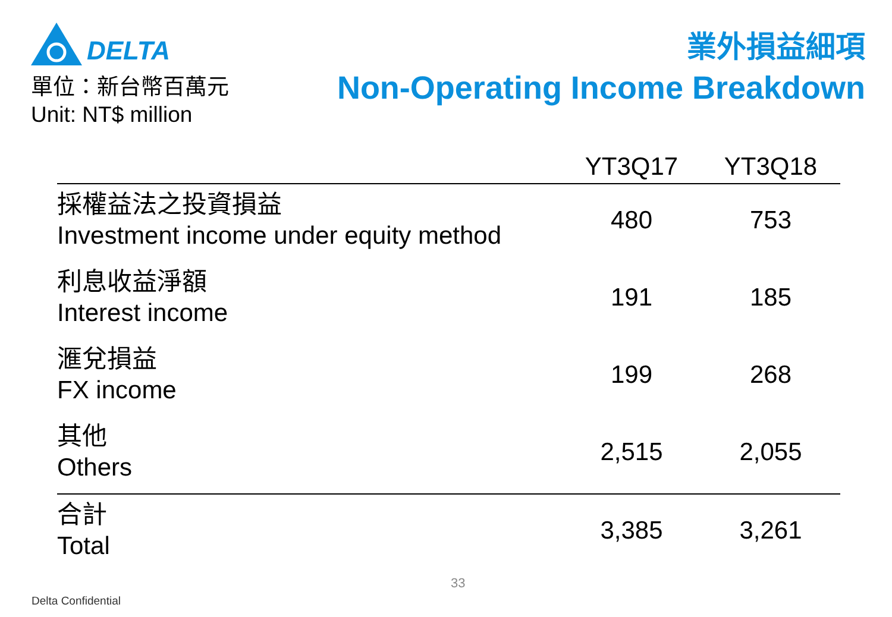DELTA
單位：新台幣百萬元
Unit: NT$ million
業外損益細項
Non-Operating Income Breakdown
| | YT3Q17 | YT3Q18 |
| --- | --- | --- |
| 採權益法之投資損益 Investment income under equity method | 480 | 753 |
| 利息收益淨額 Interest income | 191 | 185 |
| 滙兌損益 FX income | 199 | 268 |
| 其他 Others | 2,515 | 2,055 |
| 合計 Total | 3,385 | 3,261 |
33
Delta Confidential